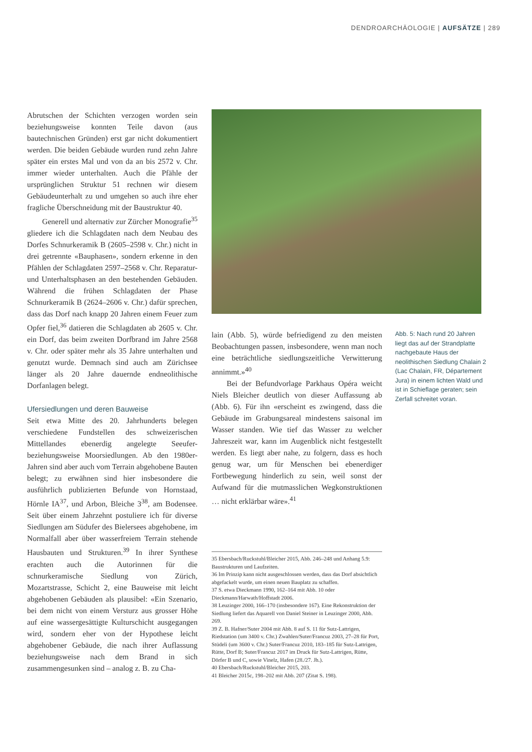DENDROARCHÄOLOGIE | AUFSÄTZE | 289
Abrutschen der Schichten verzogen worden sein beziehungsweise konnten Teile davon (aus bautechnischen Gründen) erst gar nicht dokumentiert werden. Die beiden Gebäude wurden rund zehn Jahre später ein erstes Mal und von da an bis 2572 v. Chr. immer wieder unterhalten. Auch die Pfähle der ursprünglichen Struktur 51 rechnen wir diesem Gebäudeunterhalt zu und umgehen so auch ihre eher fragliche Überschneidung mit der Baustruktur 40.
Generell und alternativ zur Zürcher Monografie<sup>35</sup> gliedere ich die Schlagdaten nach dem Neubau des Dorfes Schnurkeramik B (2605–2598 v. Chr.) nicht in drei getrennte «Bauphasen», sondern erkenne in den Pfählen der Schlagdaten 2597–2568 v. Chr. Reparatur- und Unterhaltsphasen an den bestehenden Gebäuden. Während die frühen Schlagdaten der Phase Schnurkeramik B (2624–2606 v. Chr.) dafür sprechen, dass das Dorf nach knapp 20 Jahren einem Feuer zum Opfer fiel,<sup>36</sup> datieren die Schlagdaten ab 2605 v. Chr. ein Dorf, das beim zweiten Dorfbrand im Jahre 2568 v. Chr. oder später mehr als 35 Jahre unterhalten und genutzt wurde. Demnach sind auch am Zürichsee länger als 20 Jahre dauernde endneolithische Dorfanlagen belegt.
Ufersiedlungen und deren Bauweise
Seit etwa Mitte des 20. Jahrhunderts belegen verschiedene Fundstellen des schweizerischen Mittellandes ebenerdig angelegte Seeufer- beziehungsweise Moorsiedlungen. Ab den 1980er-Jahren sind aber auch vom Terrain abgehobene Bauten belegt; zu erwähnen sind hier insbesondere die ausführlich publizierten Befunde von Hornstaad, Hörnle IA<sup>37</sup>, und Arbon, Bleiche 3<sup>38</sup>, am Bodensee. Seit über einem Jahrzehnt postuliere ich für diverse Siedlungen am Südufer des Bielersees abgehobene, im Normalfall aber über wasserfreiem Terrain stehende Hausbauten und Strukturen.<sup>39</sup> In ihrer Synthese erachten auch die Autorinnen für die schnurkeramische Siedlung von Zürich, Mozartstrasse, Schicht 2, eine Bauweise mit leicht abgehobenen Gebäuden als plausibel: «Ein Szenario, bei dem nicht von einem Versturz aus grosser Höhe auf eine wassergesättigte Kulturschicht ausgegangen wird, sondern eher von der Hypothese leicht abgehobener Gebäude, die nach ihrer Auflassung beziehungsweise nach dem Brand in sich zusammengesunken sind – analog z. B. zu Cha-
lain (Abb. 5), würde befriedigend zu den meisten Beobachtungen passen, insbesondere, wenn man noch eine beträchtliche siedlungszeitliche Verwitterung annimmt.»<sup>40</sup>
Bei der Befundvorlage Parkhaus Opéra weicht Niels Bleicher deutlich von dieser Auffassung ab (Abb. 6). Für ihn «erscheint es zwingend, dass die Gebäude im Grabungsareal mindestens saisonal im Wasser standen. Wie tief das Wasser zu welcher Jahreszeit war, kann im Augenblick nicht festgestellt werden. Es liegt aber nahe, zu folgern, dass es hoch genug war, um für Menschen bei ebenerdiger Fortbewegung hinderlich zu sein, weil sonst der Aufwand für die mutmasslichen Wegkonstruktionen … nicht erklärbar wäre».<sup>41</sup>
Abb. 5: Nach rund 20 Jahren liegt das auf der Strandplatte nachgebaute Haus der neolithischen Siedlung Chalain 2 (Lac Chalain, FR, Département Jura) in einem lichten Wald und ist in Schieflage geraten; sein Zerfall schreitet voran.
35 Ebersbach/Ruckstuhl/Bleicher 2015, Abb. 246–248 und Anhang 5.9: Baustrukturen und Laufzeiten.
36 Im Prinzip kann nicht ausgeschlossen werden, dass das Dorf absichtlich abgefackelt wurde, um einen neuen Bauplatz zu schaffen.
37 S. etwa Dieckmann 1990, 162–164 mit Abb. 10 oder Dieckmann/Harwath/Hoffstadt 2006.
38 Leuzinger 2000, 166–170 (insbesondere 167). Eine Rekonstruktion der Siedlung liefert das Aquarell von Daniel Steiner in Leuzinger 2000, Abb. 269.
39 Z. B. Hafner/Suter 2004 mit Abb. 8 auf S. 11 für Sutz-Lattrigen, Riedstation (um 3400 v. Chr.) Zwahlen/Suter/Francuz 2003, 27–28 für Port, Stüdeli (um 3600 v. Chr.) Suter/Francuz 2010, 183–185 für Sutz-Lattrigen, Rütte, Dorf B; Suter/Francuz 2017 im Druck für Sutz-Lattrigen, Rütte, Dörfer B und C, sowie Vinelz, Hafen (28./27. Jh.).
40 Ebersbach/Ruckstuhl/Bleicher 2015, 203.
41 Bleicher 2015c, 198–202 mit Abb. 207 (Zitat S. 198).